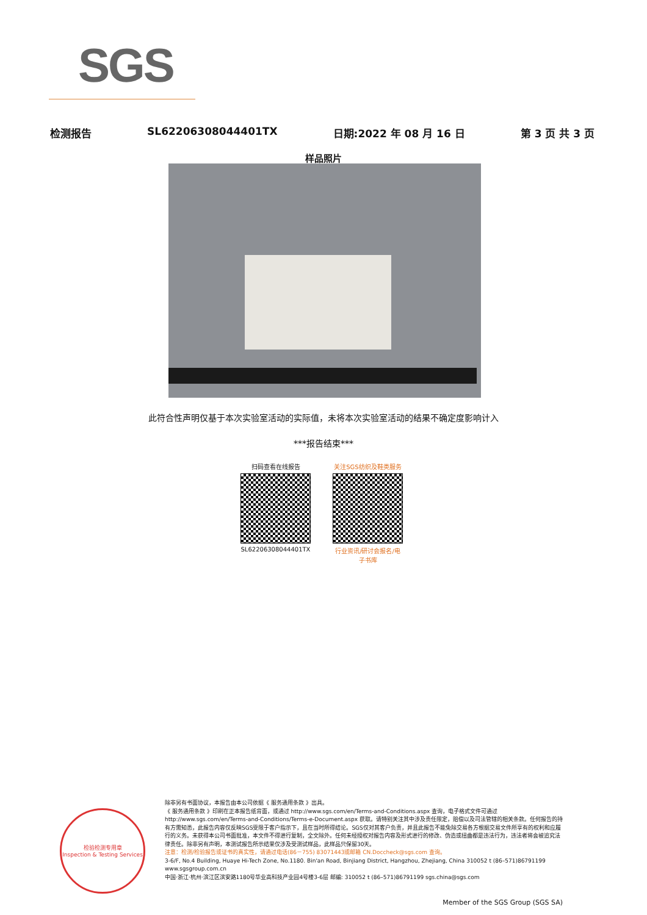SGS
检测报告 SL62206308044401TX 日期:2022 年 08 月 16 日 第 3 页 共 3 页
样品照片
此符合性声明仅基于本次实验室活动的实际值，未将本次实验室活动的结果不确定度影响计入
***报告结束***
扫码查看在线报告
SL62206308044401TX
关注SGS纺织及鞋类服务
行业资讯/研讨会报名/电子书库
检验检测专用章
Inspection & Testing Services
除非另有书面协议，本报告由本公司依据《 服务通用条款 》出具。
《 服务通用条款 》印刷在正本报告纸背面，或通过 http://www.sgs.com/en/Terms-and-Conditions.aspx 查询，电子格式文件可通过 http://www.sgs.com/en/Terms-and-Conditions/Terms-e-Document.aspx 获取。请特别关注其中涉及责任限定，赔偿以及司法管辖的相关条款。任何报告的持有方需知悉，此报告内容仅反映SGS受限于客户指示下，且在当时所得结论。SGS仅对其客户负责，并且此报告不能免除交易各方根据交易文件所享有的权利和应履行的义务。未获得本公司书面批准，本文件不得进行复制，全文除外。任何未经授权对报告内容及形式进行的修改、伪造或扭曲都是违法行为，违法者将会被追究法律责任。除非另有声明，本测试报告所示结果仅涉及受测试样品，此样品只保留30天。
注意：检测/检验报告或证书的真实性，请通过电话(86－755) 83071443或邮箱 CN.Doccheck@sgs.com 查询。
3-6/F, No.4 Building, Huaye Hi-Tech Zone, No.1180. Bin'an Road, Binjiang District, Hangzhou, Zhejiang, China 310052 t (86–571)86791199 www.sgsgroup.com.cn
中国·浙江·杭州·滨江区滨安路1180号华业高科技产业园4号楼3-6层 邮编: 310052 t (86–571)86791199 sgs.china@sgs.com
Member of the SGS Group (SGS SA)